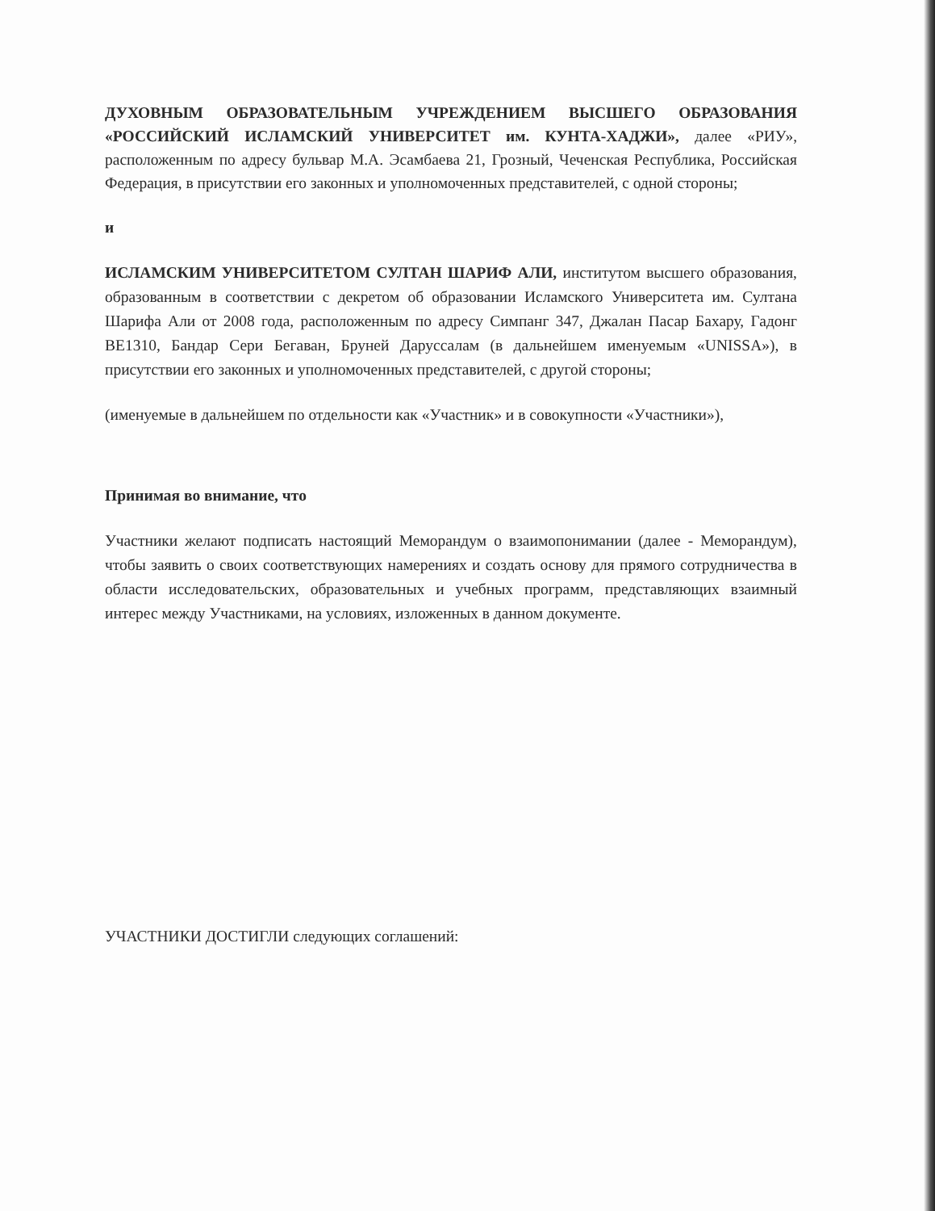ДУХОВНЫМ ОБРАЗОВАТЕЛЬНЫМ УЧРЕЖДЕНИЕМ ВЫСШЕГО ОБРАЗОВАНИЯ «РОССИЙСКИЙ ИСЛАМСКИЙ УНИВЕРСИТЕТ им. КУНТА-ХАДЖИ», далее «РИУ», расположенным по адресу бульвар М.А. Эсамбаева 21, Грозный, Чеченская Республика, Российская Федерация, в присутствии его законных и уполномоченных представителей, с одной стороны;
и
ИСЛАМСКИМ УНИВЕРСИТЕТОМ СУЛТАН ШАРИФ АЛИ, институтом высшего образования, образованным в соответствии с декретом об образовании Исламского Университета им. Султана Шарифа Али от 2008 года, расположенным по адресу Симпанг 347, Джалан Пасар Бахару, Гадонг BE1310, Бандар Сери Бегаван, Бруней Даруссалам (в дальнейшем именуемым «UNISSA»), в присутствии его законных и уполномоченных представителей, с другой стороны;
(именуемые в дальнейшем по отдельности как «Участник» и в совокупности «Участники»),
Принимая во внимание, что
Участники желают подписать настоящий Меморандум о взаимопонимании (далее - Меморандум), чтобы заявить о своих соответствующих намерениях и создать основу для прямого сотрудничества в области исследовательских, образовательных и учебных программ, представляющих взаимный интерес между Участниками, на условиях, изложенных в данном документе.
УЧАСТНИКИ ДОСТИГЛИ следующих соглашений: